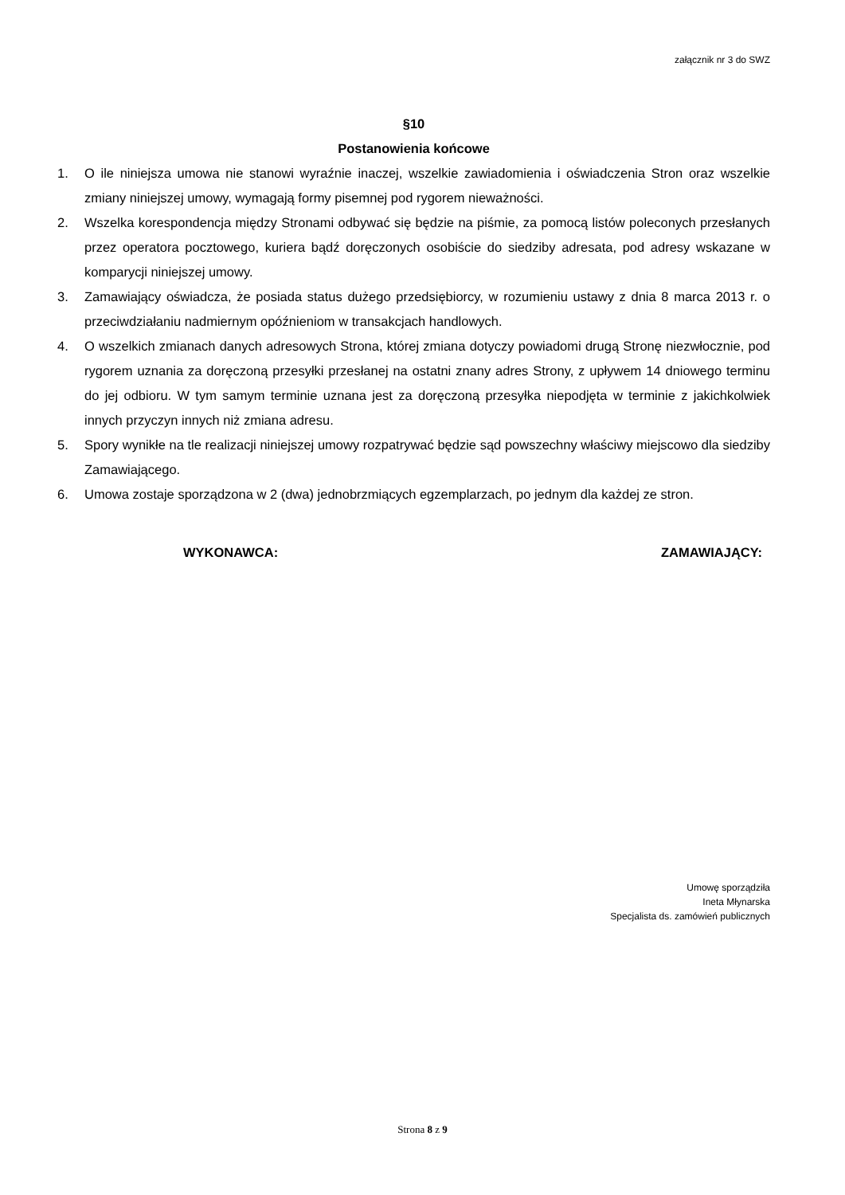załącznik nr 3 do SWZ
§10
Postanowienia końcowe
1. O ile niniejsza umowa nie stanowi wyraźnie inaczej, wszelkie zawiadomienia i oświadczenia Stron oraz wszelkie zmiany niniejszej umowy, wymagają formy pisemnej pod rygorem nieważności.
2. Wszelka korespondencja między Stronami odbywać się będzie na piśmie, za pomocą listów poleconych przesłanych przez operatora pocztowego, kuriera bądź doręczonych osobiście do siedziby adresata, pod adresy wskazane w komparycji niniejszej umowy.
3. Zamawiający oświadcza, że posiada status dużego przedsiębiorcy, w rozumieniu ustawy z dnia 8 marca 2013 r. o przeciwdziałaniu nadmiernym opóźnieniom w transakcjach handlowych.
4. O wszelkich zmianach danych adresowych Strona, której zmiana dotyczy powiadomi drugą Stronę niezwłocznie, pod rygorem uznania za doręczoną przesyłki przesłanej na ostatni znany adres Strony, z upływem 14 dniowego terminu do jej odbioru. W tym samym terminie uznana jest za doręczoną przesyłka niepodjęta w terminie z jakichkolwiek innych przyczyn innych niż zmiana adresu.
5. Spory wynikłe na tle realizacji niniejszej umowy rozpatrywać będzie sąd powszechny właściwy miejscowo dla siedziby Zamawiającego.
6. Umowa zostaje sporządzona w 2 (dwa) jednobrzmiących egzemplarzach, po jednym dla każdej ze stron.
WYKONAWCA: ZAMAWIAJĄCY:
Umowę sporządziła
Ineta Młynarska
Specjalista ds. zamówień publicznych
Strona 8 z 9